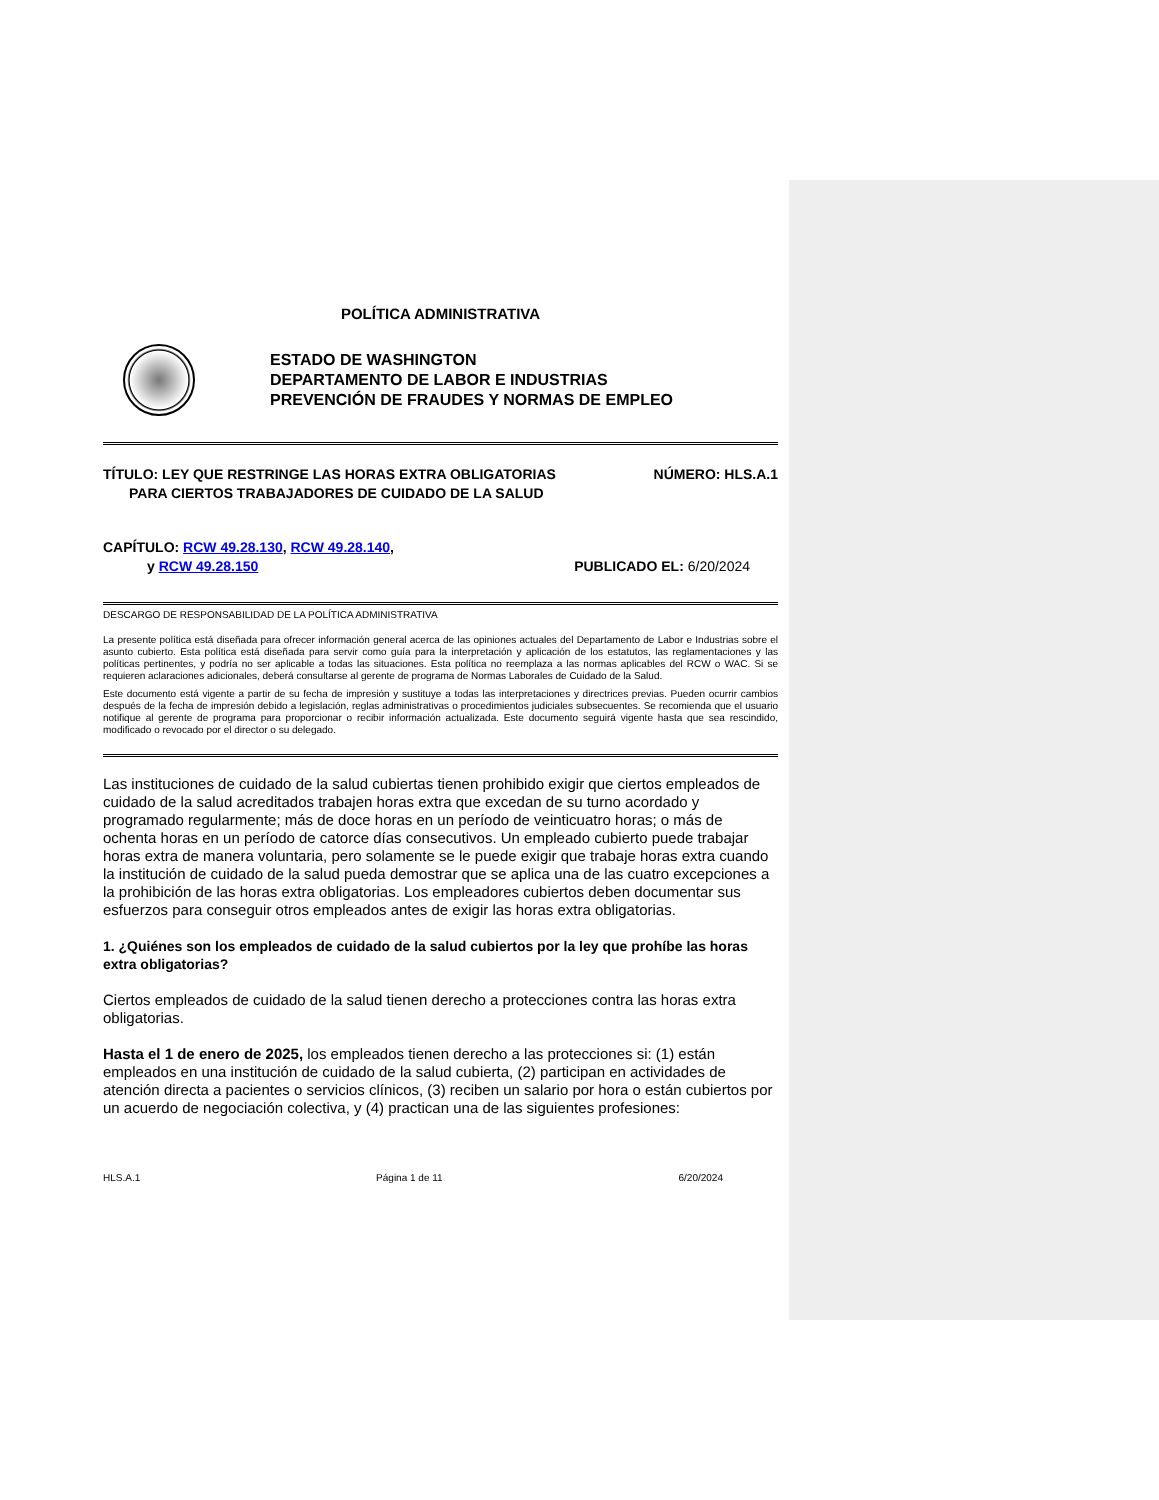POLÍTICA ADMINISTRATIVA
ESTADO DE WASHINGTON
DEPARTAMENTO DE LABOR E INDUSTRIAS
PREVENCIÓN DE FRAUDES Y NORMAS DE EMPLEO
TÍTULO: LEY QUE RESTRINGE LAS HORAS EXTRA OBLIGATORIAS NÚMERO: HLS.A.1
PARA CIERTOS TRABAJADORES DE CUIDADO DE LA SALUD
CAPÍTULO: RCW 49.28.130, RCW 49.28.140,
y RCW 49.28.150 PUBLICADO EL: 6/20/2024
DESCARGO DE RESPONSABILIDAD DE LA POLÍTICA ADMINISTRATIVA
La presente política está diseñada para ofrecer información general acerca de las opiniones actuales del Departamento de Labor e Industrias sobre el asunto cubierto. Esta política está diseñada para servir como guía para la interpretación y aplicación de los estatutos, las reglamentaciones y las políticas pertinentes, y podría no ser aplicable a todas las situaciones. Esta política no reemplaza a las normas aplicables del RCW o WAC. Si se requieren aclaraciones adicionales, deberá consultarse al gerente de programa de Normas Laborales de Cuidado de la Salud.
Este documento está vigente a partir de su fecha de impresión y sustituye a todas las interpretaciones y directrices previas. Pueden ocurrir cambios después de la fecha de impresión debido a legislación, reglas administrativas o procedimientos judiciales subsecuentes. Se recomienda que el usuario notifique al gerente de programa para proporcionar o recibir información actualizada. Este documento seguirá vigente hasta que sea rescindido, modificado o revocado por el director o su delegado.
Las instituciones de cuidado de la salud cubiertas tienen prohibido exigir que ciertos empleados de cuidado de la salud acreditados trabajen horas extra que excedan de su turno acordado y programado regularmente; más de doce horas en un período de veinticuatro horas; o más de ochenta horas en un período de catorce días consecutivos. Un empleado cubierto puede trabajar horas extra de manera voluntaria, pero solamente se le puede exigir que trabaje horas extra cuando la institución de cuidado de la salud pueda demostrar que se aplica una de las cuatro excepciones a la prohibición de las horas extra obligatorias. Los empleadores cubiertos deben documentar sus esfuerzos para conseguir otros empleados antes de exigir las horas extra obligatorias.
1. ¿Quiénes son los empleados de cuidado de la salud cubiertos por la ley que prohíbe las horas extra obligatorias?
Ciertos empleados de cuidado de la salud tienen derecho a protecciones contra las horas extra obligatorias.
Hasta el 1 de enero de 2025, los empleados tienen derecho a las protecciones si: (1) están empleados en una institución de cuidado de la salud cubierta, (2) participan en actividades de atención directa a pacientes o servicios clínicos, (3) reciben un salario por hora o están cubiertos por un acuerdo de negociación colectiva, y (4) practican una de las siguientes profesiones:
HLS.A.1 Página 1 de 11 6/20/2024